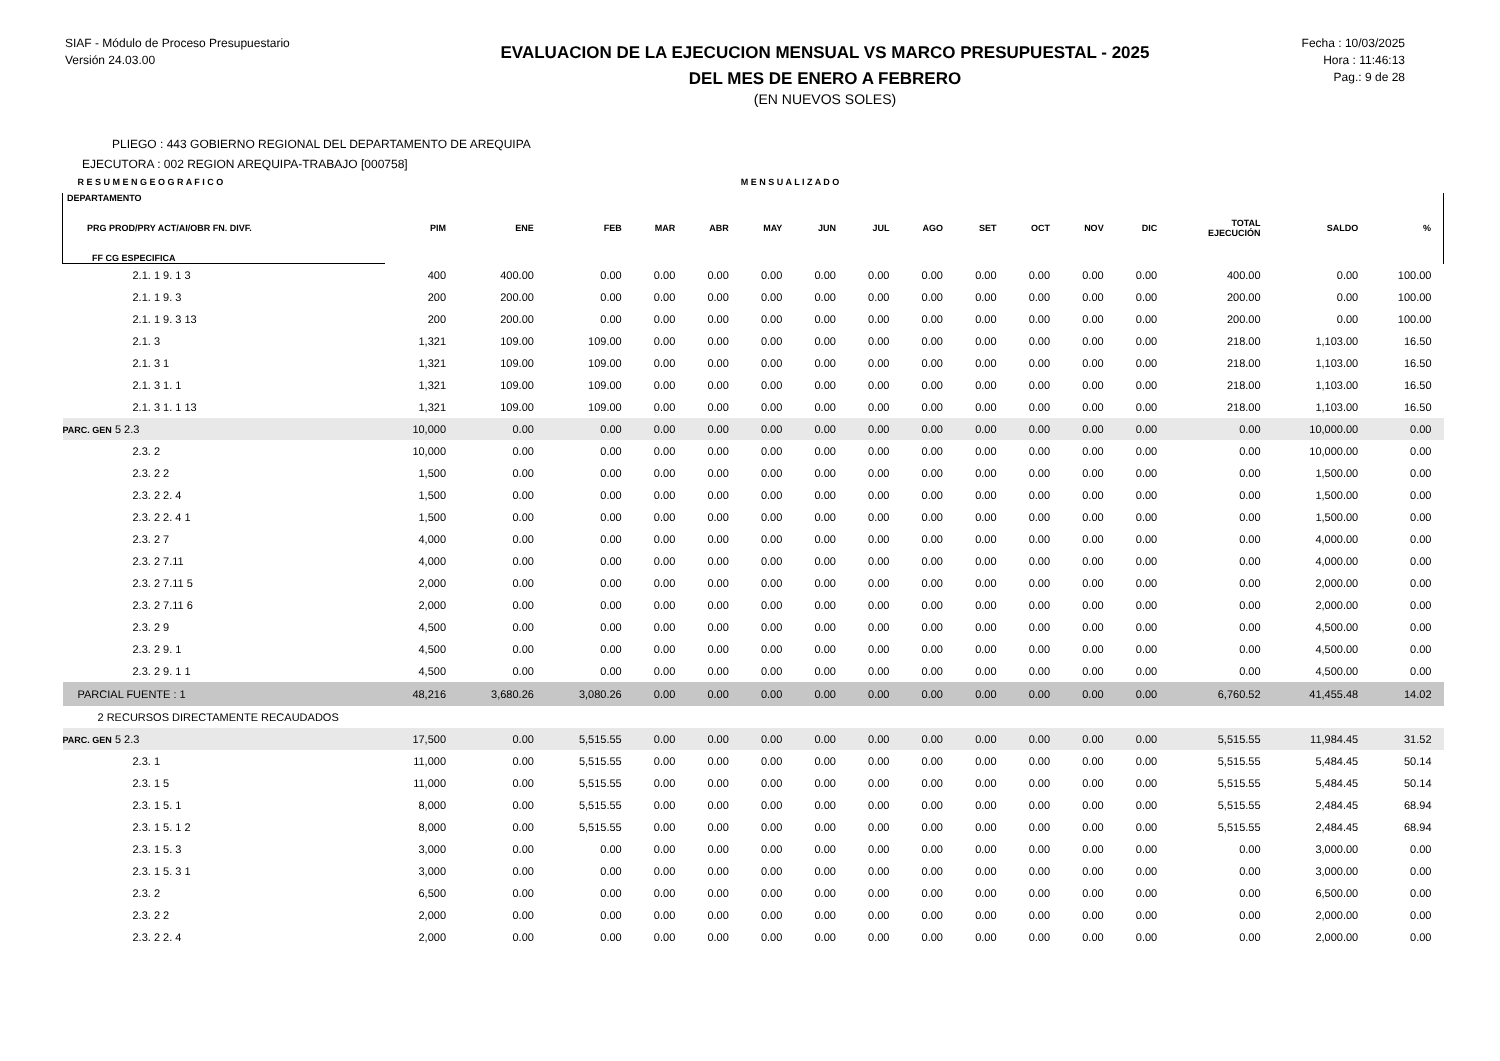SIAF - Módulo de Proceso Presupuestario
Versión 24.03.00
EVALUACION DE LA EJECUCION MENSUAL VS MARCO PRESUPUESTAL - 2025
DEL MES DE ENERO A FEBRERO
(EN NUEVOS SOLES)
Fecha : 10/03/2025
Hora : 11:46:13
Pag.: 9 de 28
PLIEGO : 443 GOBIERNO REGIONAL DEL DEPARTAMENTO DE AREQUIPA
EJECUTORA : 002 REGION AREQUIPA-TRABAJO [000758]
| R E S U M E N G E O G R A F I C O | | | | | | M E N S U A L I Z A D O | | | | | | | | | | |
| DEPARTAMENTO PRG PROD/PRY ACT/AI/OBR FN. DIVF. FF CG ESPECIFICA | PIM | ENE | FEB | MAR | ABR | MAY | JUN | JUL | AGO | SET | OCT | NOV | DIC | TOTAL EJECUCIÓN | SALDO | % |
| 2.1. 1 9. 1 3 | 400 | 400.00 | 0.00 | 0.00 | 0.00 | 0.00 | 0.00 | 0.00 | 0.00 | 0.00 | 0.00 | 0.00 | 0.00 | 400.00 | 0.00 | 100.00 |
| 2.1. 1 9. 3 | 200 | 200.00 | 0.00 | 0.00 | 0.00 | 0.00 | 0.00 | 0.00 | 0.00 | 0.00 | 0.00 | 0.00 | 0.00 | 200.00 | 0.00 | 100.00 |
| 2.1. 1 9. 3 13 | 200 | 200.00 | 0.00 | 0.00 | 0.00 | 0.00 | 0.00 | 0.00 | 0.00 | 0.00 | 0.00 | 0.00 | 0.00 | 200.00 | 0.00 | 100.00 |
| 2.1. 3 | 1,321 | 109.00 | 109.00 | 0.00 | 0.00 | 0.00 | 0.00 | 0.00 | 0.00 | 0.00 | 0.00 | 0.00 | 0.00 | 218.00 | 1,103.00 | 16.50 |
| 2.1. 3 1 | 1,321 | 109.00 | 109.00 | 0.00 | 0.00 | 0.00 | 0.00 | 0.00 | 0.00 | 0.00 | 0.00 | 0.00 | 0.00 | 218.00 | 1,103.00 | 16.50 |
| 2.1. 3 1. 1 | 1,321 | 109.00 | 109.00 | 0.00 | 0.00 | 0.00 | 0.00 | 0.00 | 0.00 | 0.00 | 0.00 | 0.00 | 0.00 | 218.00 | 1,103.00 | 16.50 |
| 2.1. 3 1. 1 13 | 1,321 | 109.00 | 109.00 | 0.00 | 0.00 | 0.00 | 0.00 | 0.00 | 0.00 | 0.00 | 0.00 | 0.00 | 0.00 | 218.00 | 1,103.00 | 16.50 |
| PARC. GEN 5 2.3 | 10,000 | 0.00 | 0.00 | 0.00 | 0.00 | 0.00 | 0.00 | 0.00 | 0.00 | 0.00 | 0.00 | 0.00 | 0.00 | 0.00 | 10,000.00 | 0.00 |
| 2.3. 2 | 10,000 | 0.00 | 0.00 | 0.00 | 0.00 | 0.00 | 0.00 | 0.00 | 0.00 | 0.00 | 0.00 | 0.00 | 0.00 | 0.00 | 10,000.00 | 0.00 |
| 2.3. 2 2 | 1,500 | 0.00 | 0.00 | 0.00 | 0.00 | 0.00 | 0.00 | 0.00 | 0.00 | 0.00 | 0.00 | 0.00 | 0.00 | 0.00 | 1,500.00 | 0.00 |
| 2.3. 2 2. 4 | 1,500 | 0.00 | 0.00 | 0.00 | 0.00 | 0.00 | 0.00 | 0.00 | 0.00 | 0.00 | 0.00 | 0.00 | 0.00 | 0.00 | 1,500.00 | 0.00 |
| 2.3. 2 2. 4 1 | 1,500 | 0.00 | 0.00 | 0.00 | 0.00 | 0.00 | 0.00 | 0.00 | 0.00 | 0.00 | 0.00 | 0.00 | 0.00 | 0.00 | 1,500.00 | 0.00 |
| 2.3. 2 7 | 4,000 | 0.00 | 0.00 | 0.00 | 0.00 | 0.00 | 0.00 | 0.00 | 0.00 | 0.00 | 0.00 | 0.00 | 0.00 | 0.00 | 4,000.00 | 0.00 |
| 2.3. 2 7.11 | 4,000 | 0.00 | 0.00 | 0.00 | 0.00 | 0.00 | 0.00 | 0.00 | 0.00 | 0.00 | 0.00 | 0.00 | 0.00 | 0.00 | 4,000.00 | 0.00 |
| 2.3. 2 7.11 5 | 2,000 | 0.00 | 0.00 | 0.00 | 0.00 | 0.00 | 0.00 | 0.00 | 0.00 | 0.00 | 0.00 | 0.00 | 0.00 | 0.00 | 2,000.00 | 0.00 |
| 2.3. 2 7.11 6 | 2,000 | 0.00 | 0.00 | 0.00 | 0.00 | 0.00 | 0.00 | 0.00 | 0.00 | 0.00 | 0.00 | 0.00 | 0.00 | 0.00 | 2,000.00 | 0.00 |
| 2.3. 2 9 | 4,500 | 0.00 | 0.00 | 0.00 | 0.00 | 0.00 | 0.00 | 0.00 | 0.00 | 0.00 | 0.00 | 0.00 | 0.00 | 0.00 | 4,500.00 | 0.00 |
| 2.3. 2 9. 1 | 4,500 | 0.00 | 0.00 | 0.00 | 0.00 | 0.00 | 0.00 | 0.00 | 0.00 | 0.00 | 0.00 | 0.00 | 0.00 | 0.00 | 4,500.00 | 0.00 |
| 2.3. 2 9. 1 1 | 4,500 | 0.00 | 0.00 | 0.00 | 0.00 | 0.00 | 0.00 | 0.00 | 0.00 | 0.00 | 0.00 | 0.00 | 0.00 | 0.00 | 4,500.00 | 0.00 |
| PARCIAL FUENTE : 1 | 48,216 | 3,680.26 | 3,080.26 | 0.00 | 0.00 | 0.00 | 0.00 | 0.00 | 0.00 | 0.00 | 0.00 | 0.00 | 0.00 | 6,760.52 | 41,455.48 | 14.02 |
| 2 RECURSOS DIRECTAMENTE RECAUDADOS | | | | | | | | | | | | | | | | |
| PARC. GEN 5 2.3 | 17,500 | 0.00 | 5,515.55 | 0.00 | 0.00 | 0.00 | 0.00 | 0.00 | 0.00 | 0.00 | 0.00 | 0.00 | 0.00 | 5,515.55 | 11,984.45 | 31.52 |
| 2.3. 1 | 11,000 | 0.00 | 5,515.55 | 0.00 | 0.00 | 0.00 | 0.00 | 0.00 | 0.00 | 0.00 | 0.00 | 0.00 | 0.00 | 5,515.55 | 5,484.45 | 50.14 |
| 2.3. 1 5 | 11,000 | 0.00 | 5,515.55 | 0.00 | 0.00 | 0.00 | 0.00 | 0.00 | 0.00 | 0.00 | 0.00 | 0.00 | 0.00 | 5,515.55 | 5,484.45 | 50.14 |
| 2.3. 1 5. 1 | 8,000 | 0.00 | 5,515.55 | 0.00 | 0.00 | 0.00 | 0.00 | 0.00 | 0.00 | 0.00 | 0.00 | 0.00 | 0.00 | 5,515.55 | 2,484.45 | 68.94 |
| 2.3. 1 5. 1 2 | 8,000 | 0.00 | 5,515.55 | 0.00 | 0.00 | 0.00 | 0.00 | 0.00 | 0.00 | 0.00 | 0.00 | 0.00 | 0.00 | 5,515.55 | 2,484.45 | 68.94 |
| 2.3. 1 5. 3 | 3,000 | 0.00 | 0.00 | 0.00 | 0.00 | 0.00 | 0.00 | 0.00 | 0.00 | 0.00 | 0.00 | 0.00 | 0.00 | 0.00 | 3,000.00 | 0.00 |
| 2.3. 1 5. 3 1 | 3,000 | 0.00 | 0.00 | 0.00 | 0.00 | 0.00 | 0.00 | 0.00 | 0.00 | 0.00 | 0.00 | 0.00 | 0.00 | 0.00 | 3,000.00 | 0.00 |
| 2.3. 2 | 6,500 | 0.00 | 0.00 | 0.00 | 0.00 | 0.00 | 0.00 | 0.00 | 0.00 | 0.00 | 0.00 | 0.00 | 0.00 | 0.00 | 6,500.00 | 0.00 |
| 2.3. 2 2 | 2,000 | 0.00 | 0.00 | 0.00 | 0.00 | 0.00 | 0.00 | 0.00 | 0.00 | 0.00 | 0.00 | 0.00 | 0.00 | 0.00 | 2,000.00 | 0.00 |
| 2.3. 2 2. 4 | 2,000 | 0.00 | 0.00 | 0.00 | 0.00 | 0.00 | 0.00 | 0.00 | 0.00 | 0.00 | 0.00 | 0.00 | 0.00 | 0.00 | 2,000.00 | 0.00 |